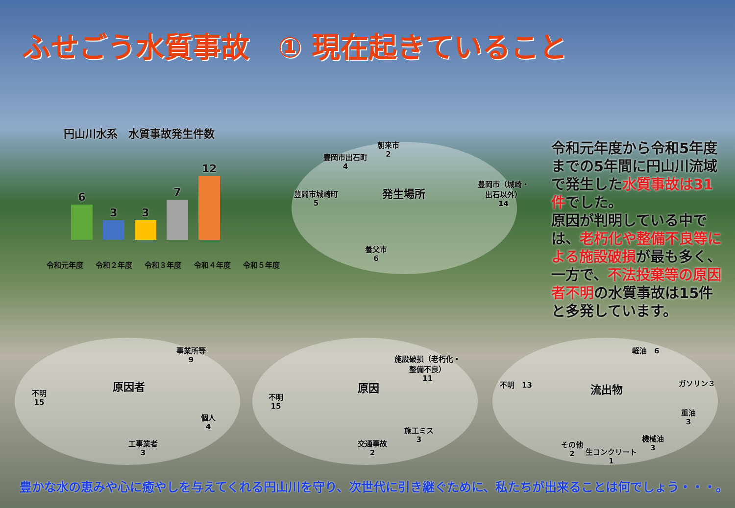ふせごう水質事故　① 現在起きていること
円山川水系　水質事故発生件数
6 3 3 7 12
令和元年度 令和２年度 令和３年度 令和４年度 令和５年度
朝来市
2
豊岡市出石町
4
発生場所
豊岡市城崎町
5
豊岡市（城崎・
出石以外）
14
養父市
6
事業所等
9
原因者
不明
15
個人
4
工事業者
3
施設破損（老朽化・
整備不良）
11
原因
不明
15
施工ミス
3
交通事故
2
軽油　6
不明　13 流出物 ガソリン３
重油
3
機械油
3
その他
2
生コンクリート
1
令和元年度から令和5年度までの5年間に円山川流域で発生した水質事故は31件でした。
原因が判明している中では、老朽化や整備不良等による施設破損が最も多く、一方で、不法投棄等の原因者不明の水質事故は15件と多発しています。
豊かな水の恵みや心に癒やしを与えてくれる円山川を守り、次世代に引き継ぐために、私たちが出来ることは何でしょう・・・。